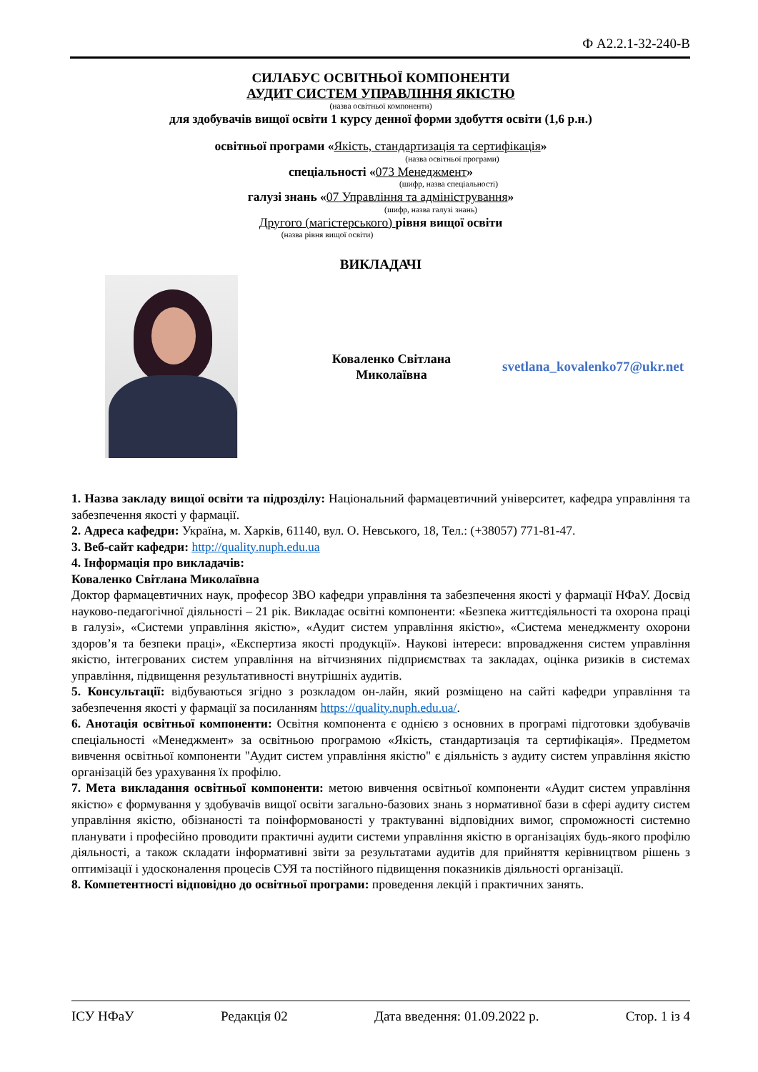Ф А2.2.1-32-240-В
СИЛАБУС ОСВІТНЬОЇ КОМПОНЕНТИ
АУДИТ СИСТЕМ УПРАВЛІННЯ ЯКІСТЮ
(назва освітньої компоненти)
для здобувачів вищої освіти 1 курсу денної форми здобуття освіти (1,6 р.н.)
освітньої програми «Якість, стандартизація та сертифікація»
(назва освітньої програми)
спеціальності «073 Менеджмент»
(шифр, назва спеціальності)
галузі знань «07 Управління та адміністрування»
(шифр, назва галузі знань)
Другого (магістерського) рівня вищої освіти
(назва рівня вищої освіти)
ВИКЛАДАЧІ
Коваленко Світлана Миколаївна
svetlana_kovalenko77@ukr.net
1. Назва закладу вищої освіти та підрозділу: Національний фармацевтичний університет, кафедра управління та забезпечення якості у фармації.
2. Адреса кафедри: Україна, м. Харків, 61140, вул. О. Невського, 18, Тел.: (+38057) 771-81-47.
3. Веб-сайт кафедри: http://quality.nuph.edu.ua
4. Інформація про викладачів:
Коваленко Світлана Миколаївна
Доктор фармацевтичних наук, професор ЗВО кафедри управління та забезпечення якості у фармації НФаУ. Досвід науково-педагогічної діяльності – 21 рік. Викладає освітні компоненти: «Безпека життєдіяльності та охорона праці в галузі», «Системи управління якістю», «Аудит систем управління якістю», «Система менеджменту охорони здоров’я та безпеки праці», «Експертиза якості продукції». Наукові інтереси: впровадження систем управління якістю, інтегрованих систем управління на вітчизняних підприємствах та закладах, оцінка ризиків в системах управління, підвищення результативності внутрішніх аудитів.
5. Консультації: відбуваються згідно з розкладом он-лайн, який розміщено на сайті кафедри управління та забезпечення якості у фармації за посиланням https://quality.nuph.edu.ua/.
6. Анотація освітньої компоненти: Освітня компонента є однією з основних в програмі підготовки здобувачів спеціальності «Менеджмент» за освітньою програмою «Якість, стандартизація та сертифікація». Предметом вивчення освітньої компоненти "Аудит систем управління якістю" є діяльність з аудиту систем управління якістю організацій без урахування їх профілю.
7. Мета викладання освітньої компоненти: метою вивчення освітньої компоненти «Аудит систем управління якістю» є формування у здобувачів вищої освіти загально-базових знань з нормативної бази в сфері аудиту систем управління якістю, обізнаності та поінформованості у трактуванні відповідних вимог, спроможності системно планувати і професійно проводити практичні аудити системи управління якістю в організаціях будь-якого профілю діяльності, а також складати інформативні звіти за результатами аудитів для прийняття керівництвом рішень з оптимізації і удосконалення процесів СУЯ та постійного підвищення показників діяльності організації.
8. Компетентності відповідно до освітньої програми: проведення лекцій і практичних занять.
ІСУ НФаУ Редакція 02 Дата введення: 01.09.2022 р. Стор. 1 із 4